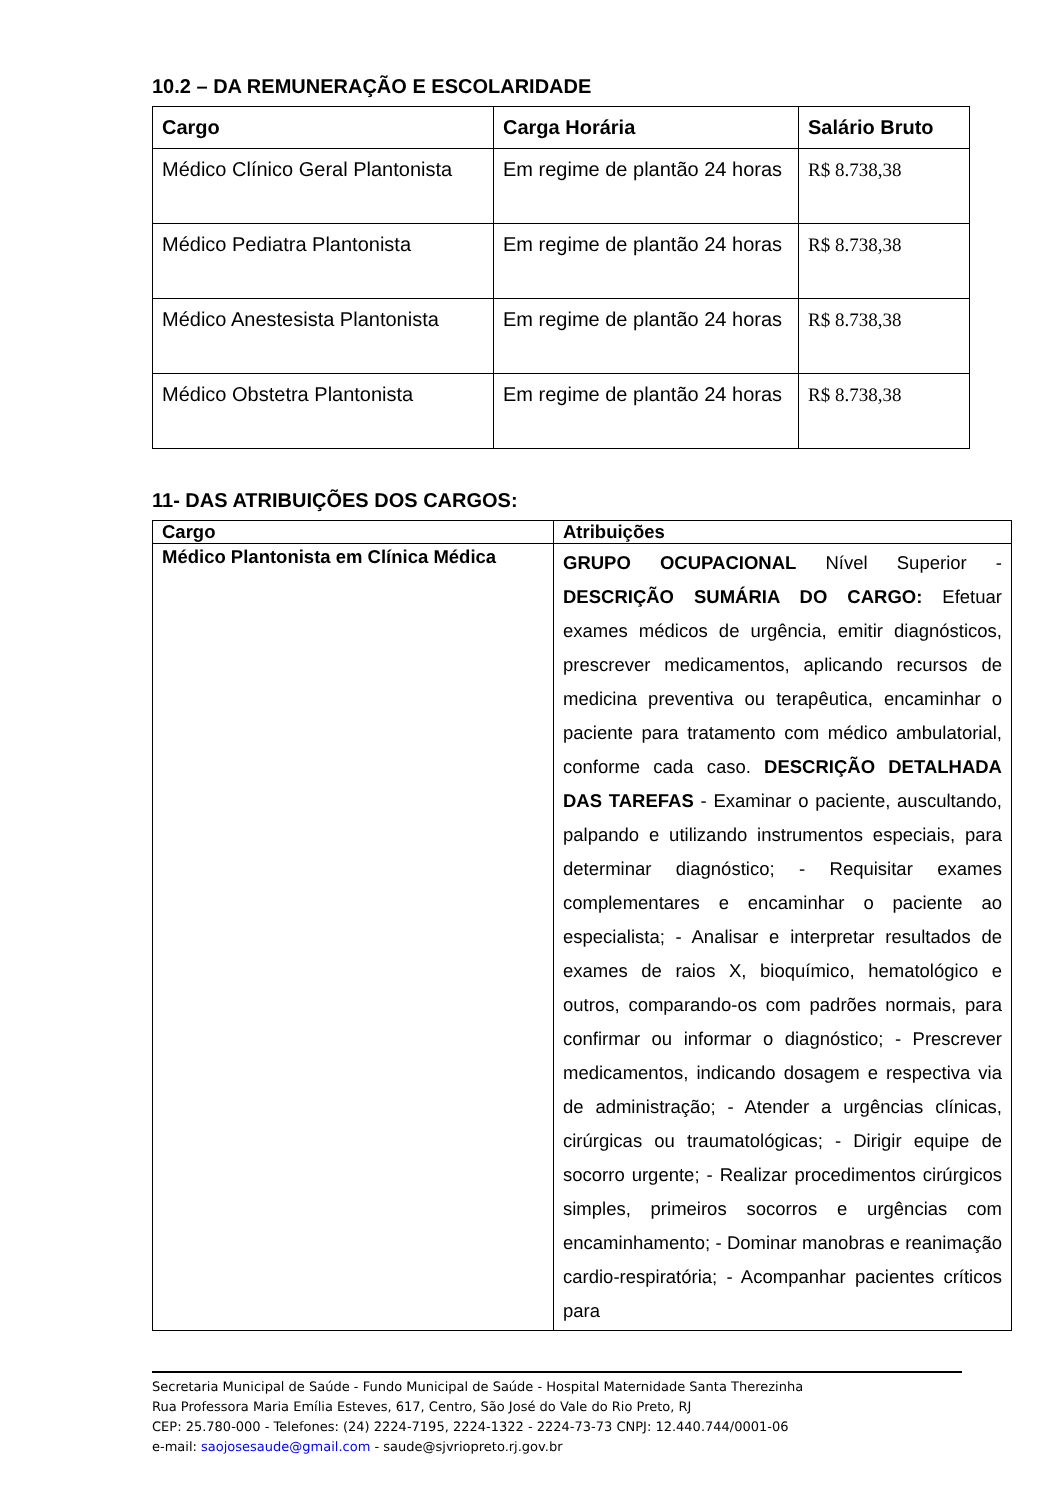10.2 – DA REMUNERAÇÃO E ESCOLARIDADE
| Cargo | Carga Horária | Salário Bruto |
| --- | --- | --- |
| Médico Clínico Geral Plantonista | Em regime de plantão 24 horas | R$ 8.738,38 |
| Médico Pediatra Plantonista | Em regime de plantão 24 horas | R$ 8.738,38 |
| Médico Anestesista Plantonista | Em regime de plantão 24 horas | R$ 8.738,38 |
| Médico Obstetra Plantonista | Em regime de plantão 24 horas | R$ 8.738,38 |
11- DAS ATRIBUIÇÕES DOS CARGOS:
| Cargo | Atribuições |
| --- | --- |
| Médico Plantonista em Clínica Médica | GRUPO OCUPACIONAL Nível Superior - DESCRIÇÃO SUMÁRIA DO CARGO: Efetuar exames médicos de urgência, emitir diagnósticos, prescrever medicamentos, aplicando recursos de medicina preventiva ou terapêutica, encaminhar o paciente para tratamento com médico ambulatorial, conforme cada caso. DESCRIÇÃO DETALHADA DAS TAREFAS - Examinar o paciente, auscultando, palpando e utilizando instrumentos especiais, para determinar diagnóstico; - Requisitar exames complementares e encaminhar o paciente ao especialista; - Analisar e interpretar resultados de exames de raios X, bioquímico, hematológico e outros, comparando-os com padrões normais, para confirmar ou informar o diagnóstico; - Prescrever medicamentos, indicando dosagem e respectiva via de administração; - Atender a urgências clínicas, cirúrgicas ou traumatológicas; - Dirigir equipe de socorro urgente; - Realizar procedimentos cirúrgicos simples, primeiros socorros e urgências com encaminhamento; - Dominar manobras e reanimação cardio-respiratória; - Acompanhar pacientes críticos para |
Secretaria Municipal de Saúde - Fundo Municipal de Saúde - Hospital Maternidade Santa Therezinha
Rua Professora Maria Emília Esteves, 617, Centro, São José do Vale do Rio Preto, RJ
CEP: 25.780-000 - Telefones: (24) 2224-7195, 2224-1322 - 2224-73-73 CNPJ: 12.440.744/0001-06
e-mail: saojosesaude@gmail.com - saude@sjvriopreto.rj.gov.br